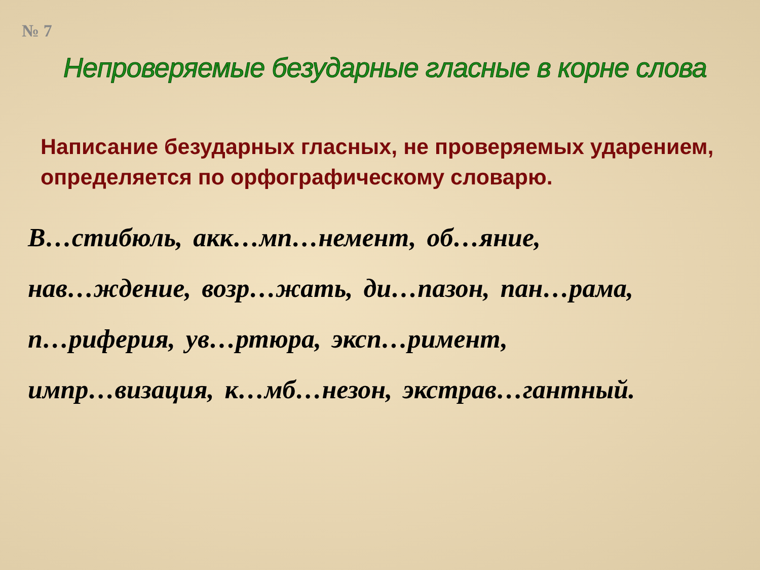№ 7
Непроверяемые безударные гласные в корне слова
Написание безударных гласных, не проверяемых ударением, определяется по орфографическому словарю.
В…стибюль, акк…мп…немент, об…яние,
нав…ждение, возр…жать, ди…пазон, пан…рама,
п…риферия, ув…ртюра, эксп…римент,
импр…визация, к…мб…незон, экстрав…гантный.